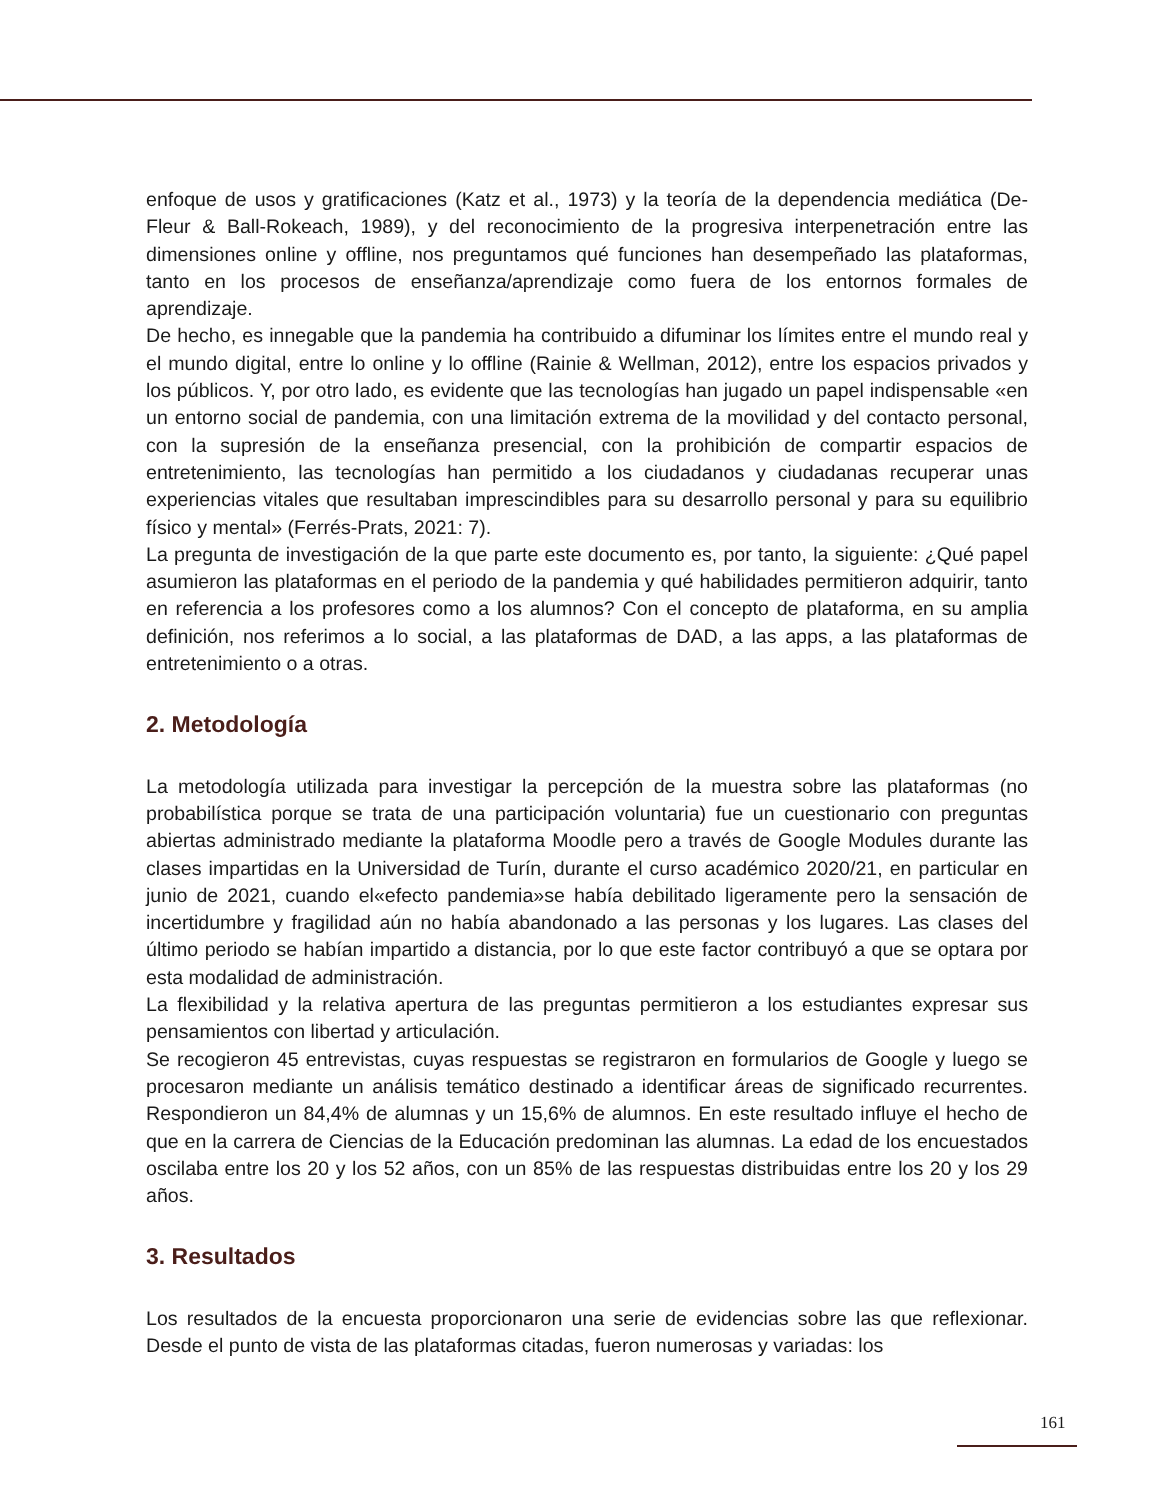enfoque de usos y gratificaciones (Katz et al., 1973) y la teoría de la dependencia mediática (De-Fleur & Ball-Rokeach, 1989), y del reconocimiento de la progresiva interpenetración entre las dimensiones online y offline, nos preguntamos qué funciones han desempeñado las plataformas, tanto en los procesos de enseñanza/aprendizaje como fuera de los entornos formales de aprendizaje.
De hecho, es innegable que la pandemia ha contribuido a difuminar los límites entre el mundo real y el mundo digital, entre lo online y lo offline (Rainie & Wellman, 2012), entre los espacios privados y los públicos. Y, por otro lado, es evidente que las tecnologías han jugado un papel indispensable «en un entorno social de pandemia, con una limitación extrema de la movilidad y del contacto personal, con la supresión de la enseñanza presencial, con la prohibición de compartir espacios de entretenimiento, las tecnologías han permitido a los ciudadanos y ciudadanas recuperar unas experiencias vitales que resultaban imprescindibles para su desarrollo personal y para su equilibrio físico y mental» (Ferrés-Prats, 2021: 7).
La pregunta de investigación de la que parte este documento es, por tanto, la siguiente: ¿Qué papel asumieron las plataformas en el periodo de la pandemia y qué habilidades permitieron adquirir, tanto en referencia a los profesores como a los alumnos? Con el concepto de plataforma, en su amplia definición, nos referimos a lo social, a las plataformas de DAD, a las apps, a las plataformas de entretenimiento o a otras.
2. Metodología
La metodología utilizada para investigar la percepción de la muestra sobre las plataformas (no probabilística porque se trata de una participación voluntaria) fue un cuestionario con preguntas abiertas administrado mediante la plataforma Moodle pero a través de Google Modules durante las clases impartidas en la Universidad de Turín, durante el curso académico 2020/21, en particular en junio de 2021, cuando el«efecto pandemia»se había debilitado ligeramente pero la sensación de incertidumbre y fragilidad aún no había abandonado a las personas y los lugares. Las clases del último periodo se habían impartido a distancia, por lo que este factor contribuyó a que se optara por esta modalidad de administración.
La flexibilidad y la relativa apertura de las preguntas permitieron a los estudiantes expresar sus pensamientos con libertad y articulación.
Se recogieron 45 entrevistas, cuyas respuestas se registraron en formularios de Google y luego se procesaron mediante un análisis temático destinado a identificar áreas de significado recurrentes. Respondieron un 84,4% de alumnas y un 15,6% de alumnos. En este resultado influye el hecho de que en la carrera de Ciencias de la Educación predominan las alumnas. La edad de los encuestados oscilaba entre los 20 y los 52 años, con un 85% de las respuestas distribuidas entre los 20 y los 29 años.
3. Resultados
Los resultados de la encuesta proporcionaron una serie de evidencias sobre las que reflexionar. Desde el punto de vista de las plataformas citadas, fueron numerosas y variadas: los
161